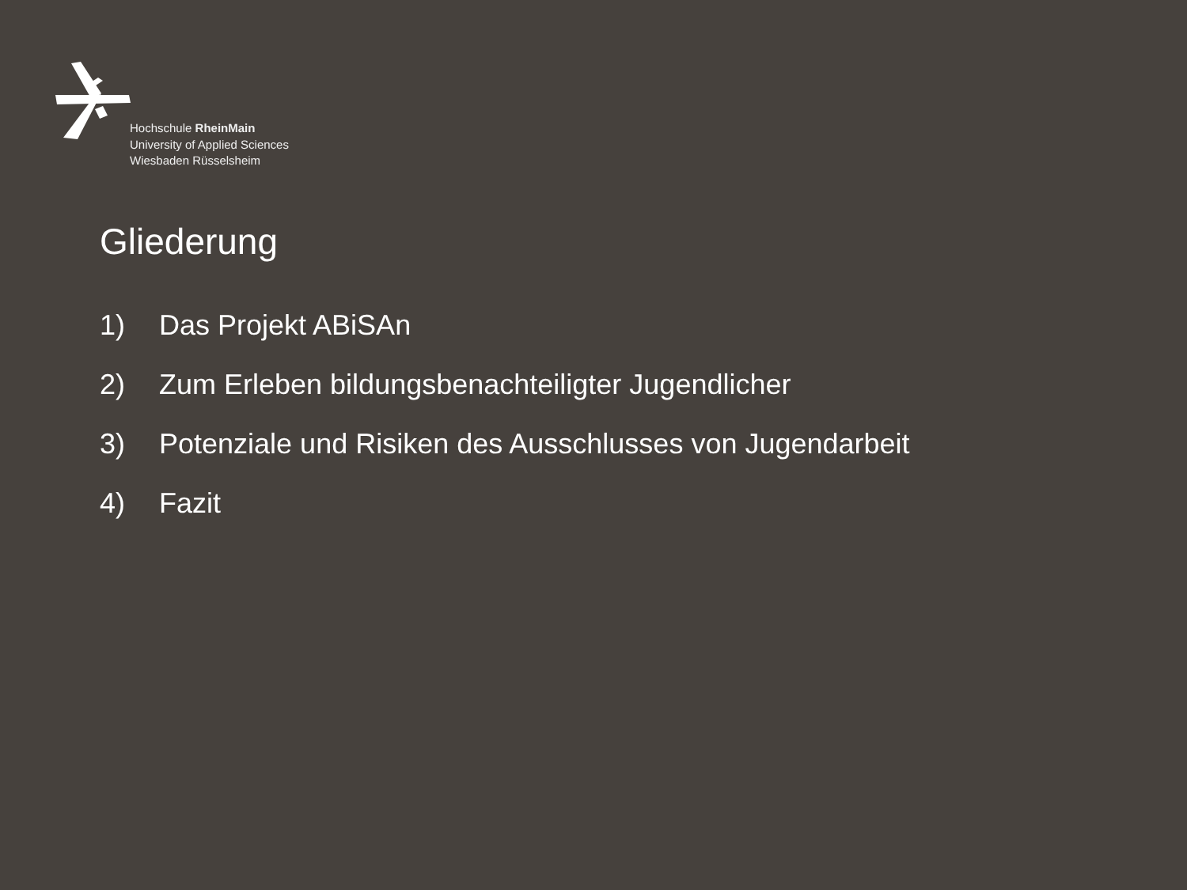Hochschule RheinMain
University of Applied Sciences
Wiesbaden Rüsselsheim
Gliederung
1) Das Projekt ABiSAn
2) Zum Erleben bildungsbenachteiligter Jugendlicher
3) Potenziale und Risiken des Ausschlusses von Jugendarbeit
4) Fazit